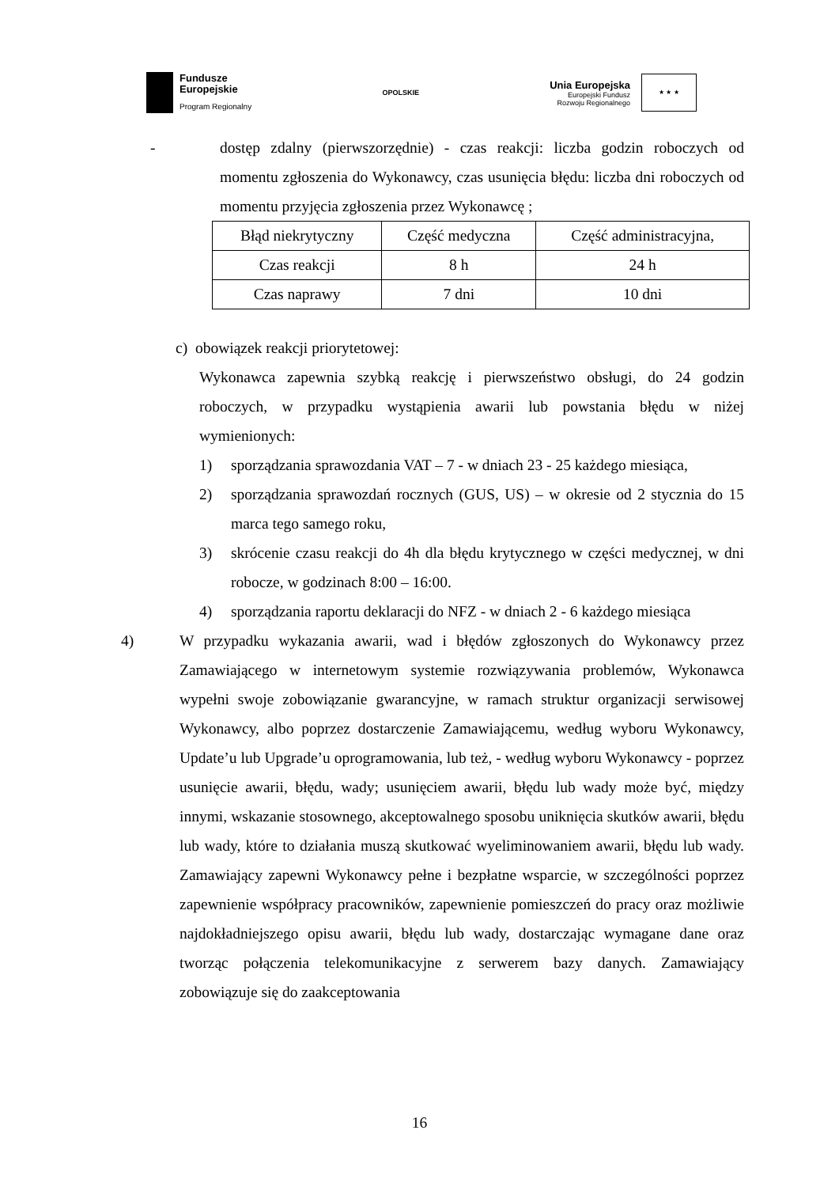Fundusze
Europejskie
Program Regionalny
OPOLSKIE
Unia Europejska
Europejski Fundusz
Rozwoju Regionalnego
★ ★ ★
- dostęp zdalny (pierwszorzędnie) - czas reakcji: liczba godzin roboczych od momentu zgłoszenia do Wykonawcy, czas usunięcia błędu: liczba dni roboczych od momentu przyjęcia zgłoszenia przez Wykonawcę ;
| Błąd niekrytyczny | Część medyczna | Część administracyjna, |
| Czas reakcji | 8 h | 24 h |
| Czas naprawy | 7 dni | 10 dni |
c) obowiązek reakcji priorytetowej:
Wykonawca zapewnia szybką reakcję i pierwszeństwo obsługi, do 24 godzin roboczych, w przypadku wystąpienia awarii lub powstania błędu w niżej wymienionych:
1) sporządzania sprawozdania VAT – 7 - w dniach 23 - 25 każdego miesiąca,
2) sporządzania sprawozdań rocznych (GUS, US) – w okresie od 2 stycznia do 15 marca tego samego roku,
3) skrócenie czasu reakcji do 4h dla błędu krytycznego w części medycznej, w dni robocze, w godzinach 8:00 – 16:00.
4) sporządzania raportu deklaracji do NFZ - w dniach 2 - 6 każdego miesiąca
4) W przypadku wykazania awarii, wad i błędów zgłoszonych do Wykonawcy przez Zamawiającego w internetowym systemie rozwiązywania problemów, Wykonawca wypełni swoje zobowiązanie gwarancyjne, w ramach struktur organizacji serwisowej Wykonawcy, albo poprzez dostarczenie Zamawiającemu, według wyboru Wykonawcy, Update’u lub Upgrade’u oprogramowania, lub też, - według wyboru Wykonawcy - poprzez usunięcie awarii, błędu, wady; usunięciem awarii, błędu lub wady może być, między innymi, wskazanie stosownego, akceptowalnego sposobu uniknięcia skutków awarii, błędu lub wady, które to działania muszą skutkować wyeliminowaniem awarii, błędu lub wady. Zamawiający zapewni Wykonawcy pełne i bezpłatne wsparcie, w szczególności poprzez zapewnienie współpracy pracowników, zapewnienie pomieszczeń do pracy oraz możliwie najdokładniejszego opisu awarii, błędu lub wady, dostarczając wymagane dane oraz tworząc połączenia telekomunikacyjne z serwerem bazy danych. Zamawiający zobowiązuje się do zaakceptowania
16